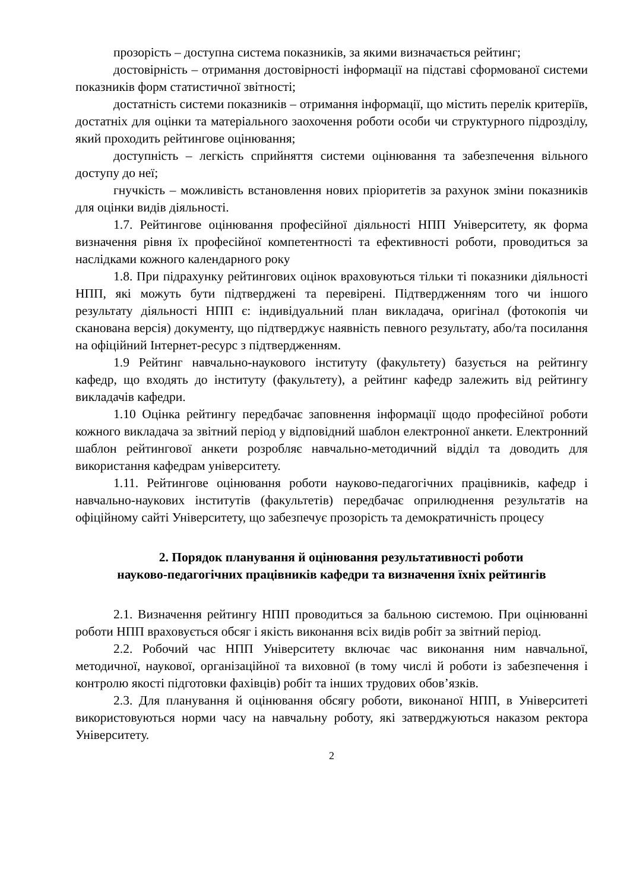прозорість – доступна система показників, за якими визначається рейтинг;
достовірність – отримання достовірності інформації на підставі сформованої системи показників форм статистичної звітності;
достатність системи показників – отримання інформації, що містить перелік критеріїв, достатніх для оцінки та матеріального заохочення роботи особи чи структурного підрозділу, який проходить рейтингове оцінювання;
доступність – легкість сприйняття системи оцінювання та забезпечення вільного доступу до неї;
гнучкість – можливість встановлення нових пріоритетів за рахунок зміни показників для оцінки видів діяльності.
1.7. Рейтингове оцінювання професійної діяльності НПП Університету, як форма визначення рівня їх професійної компетентності та ефективності роботи, проводиться за наслідками кожного календарного року
1.8. При підрахунку рейтингових оцінок враховуються тільки ті показники діяльності НПП, які можуть бути підтверджені та перевірені. Підтвердженням того чи іншого результату діяльності НПП є: індивідуальний план викладача, оригінал (фотокопія чи сканована версія) документу, що підтверджує наявність певного результату, або/та посилання на офіційний Інтернет-ресурс з підтвердженням.
1.9 Рейтинг навчально-наукового інституту (факультету) базується на рейтингу кафедр, що входять до інституту (факультету), а рейтинг кафедр залежить від рейтингу викладачів кафедри.
1.10 Оцінка рейтингу передбачає заповнення інформації щодо професійної роботи кожного викладача за звітний період у відповідний шаблон електронної анкети. Електронний шаблон рейтингової анкети розробляє навчально-методичний відділ та доводить для використання кафедрам університету.
1.11. Рейтингове оцінювання роботи науково-педагогічних працівників, кафедр і навчально-наукових інститутів (факультетів) передбачає оприлюднення результатів на офіційному сайті Університету, що забезпечує прозорість та демократичність процесу
2. Порядок планування й оцінювання результативності роботи
науково-педагогічних працівників кафедри та визначення їхніх рейтингів
2.1. Визначення рейтингу НПП проводиться за бальною системою. При оцінюванні роботи НПП враховується обсяг і якість виконання всіх видів робіт за звітний період.
2.2. Робочий час НПП Університету включає час виконання ним навчальної, методичної, наукової, організаційної та виховної (в тому числі й роботи із забезпечення і контролю якості підготовки фахівців) робіт та інших трудових обов’язків.
2.3. Для планування й оцінювання обсягу роботи, виконаної НПП, в Університеті використовуються норми часу на навчальну роботу, які затверджуються наказом ректора Університету.
2